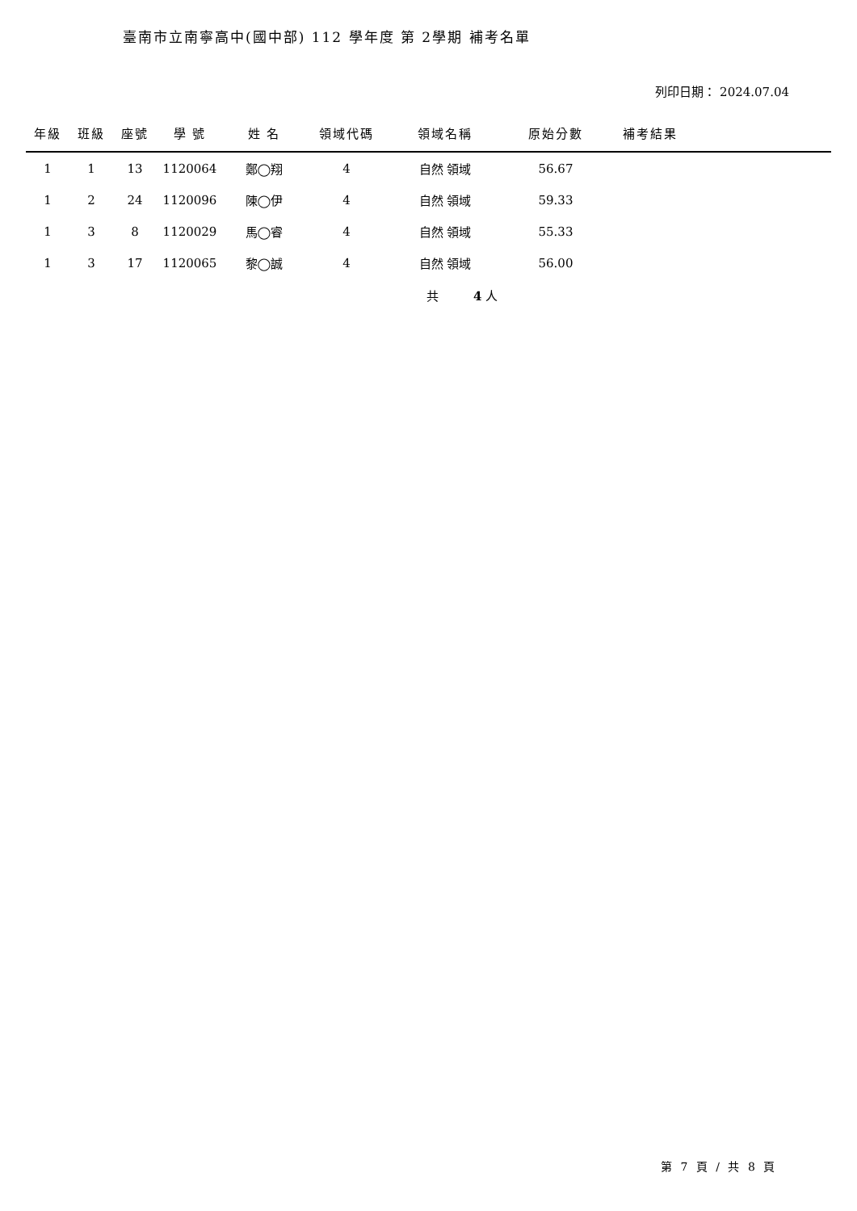臺南市立南寧高中(國中部) 112 學年度 第 2學期 補考名單
列印日期： 2024.07.04
| 年級 | 班級 | 座號 | 學 號 | 姓 名 | 領域代碼 | 領域名稱 | 原始分數 | 補考結果 | |
| --- | --- | --- | --- | --- | --- | --- | --- | --- | --- |
| 1 | 1 | 13 | 1120064 | 鄭◯翔 | 4 | 自然 領域 | 56.67 | | |
| 1 | 2 | 24 | 1120096 | 陳◯伊 | 4 | 自然 領域 | 59.33 | | |
| 1 | 3 | 8 | 1120029 | 馬◯睿 | 4 | 自然 領域 | 55.33 | | |
| 1 | 3 | 17 | 1120065 | 黎◯誠 | 4 | 自然 領域 | 56.00 | | |
共 4 人
第 7 頁 / 共 8 頁